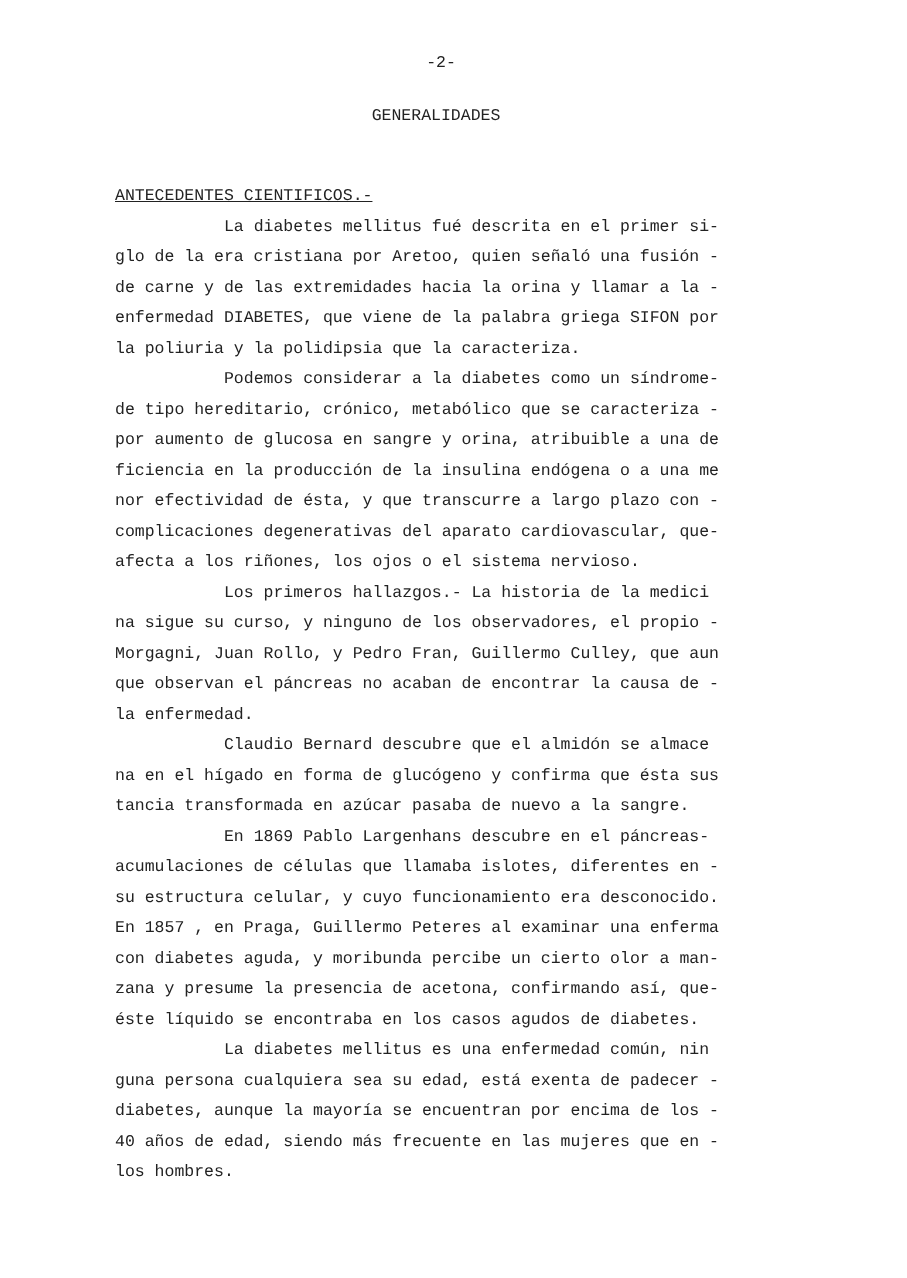-2-
GENERALIDADES
ANTECEDENTES CIENTIFICOS.-
La diabetes mellitus fué descrita en el primer si- glo de la era cristiana por Aretoo, quien señaló una fusión - de carne y de las extremidades hacia la orina y llamar a la - enfermedad DIABETES, que viene de la palabra griega SIFON por la poliuria y la polidipsia que la caracteriza.
Podemos considerar a la diabetes como un síndrome- de tipo hereditario, crónico, metabólico que se caracteriza - por aumento de glucosa en sangre y orina, atribuible a una de ficiencia en la producción de la insulina endógena o a una me nor efectividad de ésta, y que transcurre a largo plazo con - complicaciones degenerativas del aparato cardiovascular, que- afecta a los riñones, los ojos o el sistema nervioso.
Los primeros hallazgos.- La historia de la medici na sigue su curso, y ninguno de los observadores, el propio - Morgagni, Juan Rollo, y Pedro Fran, Guillermo Culley, que aun que observan el páncreas no acaban de encontrar la causa de - la enfermedad.
Claudio Bernard descubre que el almidón se almace na en el hígado en forma de glucógeno y confirma que ésta sus tancia transformada en azúcar pasaba de nuevo a la sangre.
En 1869 Pablo Largenhans descubre en el páncreas- acumulaciones de células que llamaba islotes, diferentes en - su estructura celular, y cuyo funcionamiento era desconocido. En 1857 , en Praga, Guillermo Peteres al examinar una enferma con diabetes aguda, y moribunda percibe un cierto olor a man- zana y presume la presencia de acetona, confirmando así, que- éste líquido se encontraba en los casos agudos de diabetes.
La diabetes mellitus es una enfermedad común, nin guna persona cualquiera sea su edad, está exenta de padecer - diabetes, aunque la mayoría se encuentran por encima de los - 40 años de edad, siendo más frecuente en las mujeres que en - los hombres.